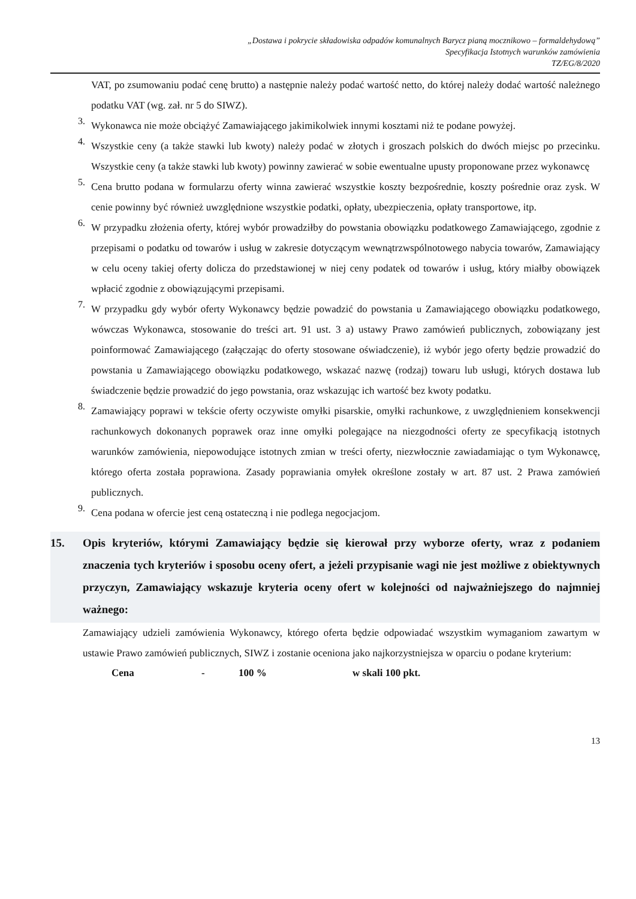„Dostawa i pokrycie składowiska odpadów komunalnych Barycz pianą mocznikowo – formaldehydową”
Specyfikacja Istotnych warunków zamówienia
TZ/EG/8/2020
VAT, po zsumowaniu podać cenę brutto) a następnie należy podać wartość netto, do której należy dodać wartość należnego podatku VAT (wg. zał. nr 5 do SIWZ).
3.
Wykonawca nie może obciążyć Zamawiającego jakimikolwiek innymi kosztami niż te podane powyżej.
4.
Wszystkie ceny (a także stawki lub kwoty) należy podać w złotych i groszach polskich do dwóch miejsc po przecinku. Wszystkie ceny (a także stawki lub kwoty) powinny zawierać w sobie ewentualne upusty proponowane przez wykonawcę
5.
Cena brutto podana w formularzu oferty winna zawierać wszystkie koszty bezpośrednie, koszty pośrednie oraz zysk. W cenie powinny być również uwzględnione wszystkie podatki, opłaty, ubezpieczenia, opłaty transportowe, itp.
6.
W przypadku złożenia oferty, której wybór prowadziłby do powstania obowiązku podatkowego Zamawiającego, zgodnie z przepisami o podatku od towarów i usług w zakresie dotyczącym wewnątrzwspólnotowego nabycia towarów, Zamawiający w celu oceny takiej oferty dolicza do przedstawionej w niej ceny podatek od towarów i usług, który miałby obowiązek wpłacić zgodnie z obowiązującymi przepisami.
7.
W przypadku gdy wybór oferty Wykonawcy będzie powadzić do powstania u Zamawiającego obowiązku podatkowego, wówczas Wykonawca, stosowanie do treści art. 91 ust. 3 a) ustawy Prawo zamówień publicznych, zobowiązany jest poinformować Zamawiającego (załączając do oferty stosowane oświadczenie), iż wybór jego oferty będzie prowadzić do powstania u Zamawiającego obowiązku podatkowego, wskazać nazwę (rodzaj) towaru lub usługi, których dostawa lub świadczenie będzie prowadzić do jego powstania, oraz wskazując ich wartość bez kwoty podatku.
8.
Zamawiający poprawi w tekście oferty oczywiste omyłki pisarskie, omyłki rachunkowe, z uwzględnieniem konsekwencji rachunkowych dokonanych poprawek oraz inne omyłki polegające na niezgodności oferty ze specyfikacją istotnych warunków zamówienia, niepowodujące istotnych zmian w treści oferty, niezwłocznie zawiadamiając o tym Wykonawcę, którego oferta została poprawiona. Zasady poprawiania omyłek określone zostały w art. 87 ust. 2 Prawa zamówień publicznych.
9.
Cena podana w ofercie jest ceną ostateczną i nie podlega negocjacjom.
15. Opis kryteriów, którymi Zamawiający będzie się kierował przy wyborze oferty, wraz z podaniem znaczenia tych kryteriów i sposobu oceny ofert, a jeżeli przypisanie wagi nie jest możliwe z obiektywnych przyczyn, Zamawiający wskazuje kryteria oceny ofert w kolejności od najważniejszego do najmniej ważnego:
Zamawiający udzieli zamówienia Wykonawcy, którego oferta będzie odpowiadać wszystkim wymaganiom zawartym w ustawie Prawo zamówień publicznych, SIWZ i zostanie oceniona jako najkorzystniejsza w oparciu o podane kryterium:
Cena - 100 % w skali 100 pkt.
13